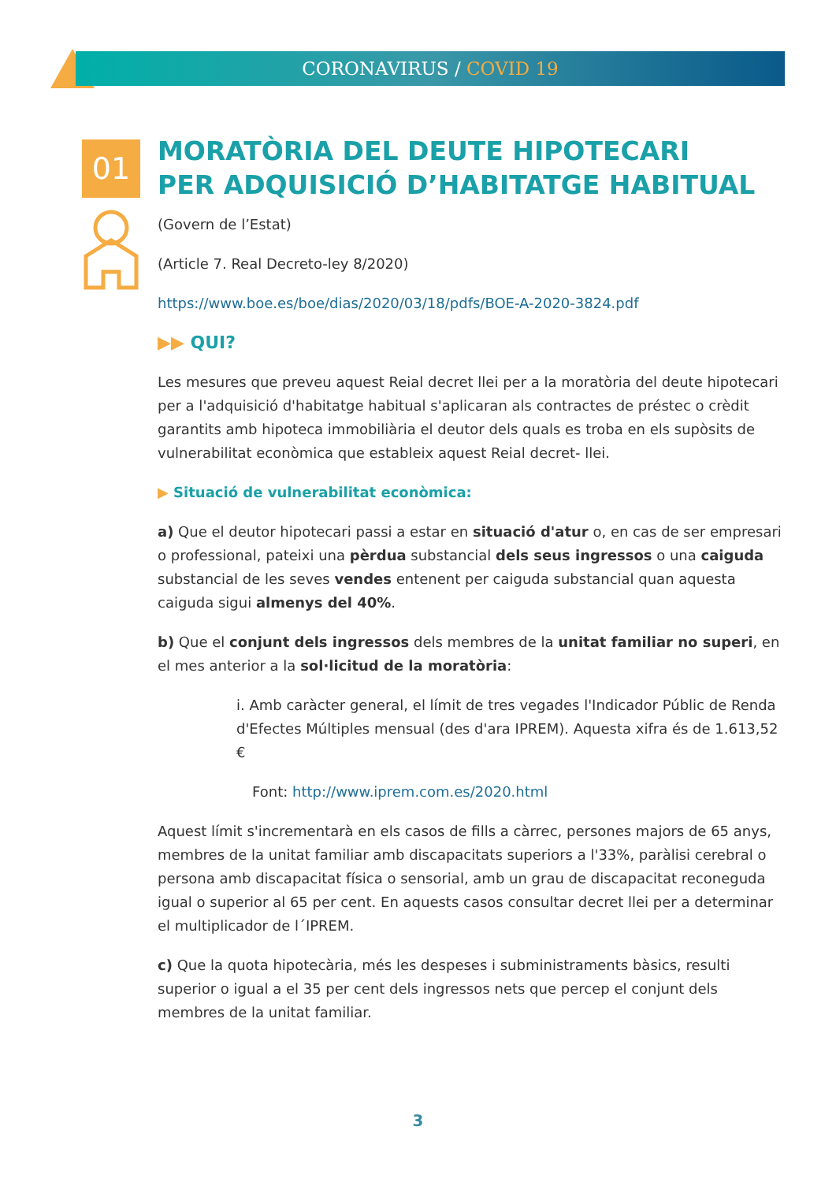CORONAVIRUS / COVID 19
01
MORATÒRIA DEL DEUTE HIPOTECARI
PER ADQUISICIÓ D’HABITATGE HABITUAL
(Govern de l’Estat)
(Article 7. Real Decreto-ley 8/2020)
https://www.boe.es/boe/dias/2020/03/18/pdfs/BOE-A-2020-3824.pdf
▶▶ QUI?
Les mesures que preveu aquest Reial decret llei per a la moratòria del deute hipotecari per a l'adquisició d'habitatge habitual s'aplicaran als contractes de préstec o crèdit garantits amb hipoteca immobiliària el deutor dels quals es troba en els supòsits de vulnerabilitat econòmica que estableix aquest Reial decret- llei.
▶ Situació de vulnerabilitat econòmica:
a) Que el deutor hipotecari passi a estar en situació d'atur o, en cas de ser empresari o professional, pateixi una pèrdua substancial dels seus ingressos o una caiguda substancial de les seves vendes entenent per caiguda substancial quan aquesta caiguda sigui almenys del 40%.
b) Que el conjunt dels ingressos dels membres de la unitat familiar no superi, en el mes anterior a la sol·licitud de la moratòria:
i. Amb caràcter general, el límit de tres vegades l'Indicador Públic de Renda d'Efectes Múltiples mensual (des d'ara IPREM). Aquesta xifra és de 1.613,52 €
Font: http://www.iprem.com.es/2020.html
Aquest límit s'incrementarà en els casos de fills a càrrec, persones majors de 65 anys, membres de la unitat familiar amb discapacitats superiors a l'33%, paràlisi cerebral o persona amb discapacitat física o sensorial, amb un grau de discapacitat reconeguda igual o superior al 65 per cent. En aquests casos consultar decret llei per a determinar el multiplicador de l´IPREM.
c) Que la quota hipotecària, més les despeses i subministraments bàsics, resulti superior o igual a el 35 per cent dels ingressos nets que percep el conjunt dels membres de la unitat familiar.
3